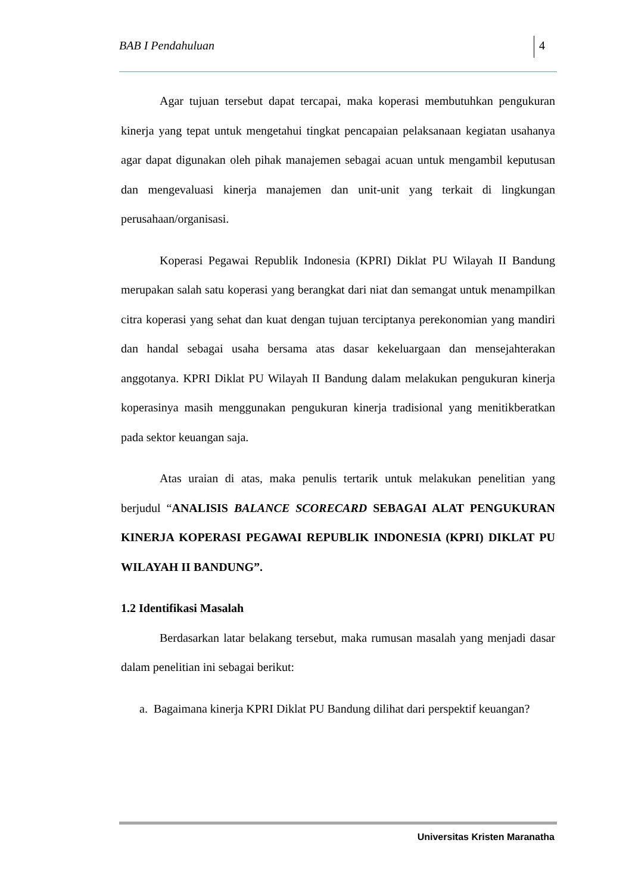BAB I Pendahuluan 4
Agar tujuan tersebut dapat tercapai, maka koperasi membutuhkan pengukuran kinerja yang tepat untuk mengetahui tingkat pencapaian pelaksanaan kegiatan usahanya agar dapat digunakan oleh pihak manajemen sebagai acuan untuk mengambil keputusan dan mengevaluasi kinerja manajemen dan unit-unit yang terkait di lingkungan perusahaan/organisasi.
Koperasi Pegawai Republik Indonesia (KPRI) Diklat PU Wilayah II Bandung merupakan salah satu koperasi yang berangkat dari niat dan semangat untuk menampilkan citra koperasi yang sehat dan kuat dengan tujuan terciptanya perekonomian yang mandiri dan handal sebagai usaha bersama atas dasar kekeluargaan dan mensejahterakan anggotanya. KPRI Diklat PU Wilayah II Bandung dalam melakukan pengukuran kinerja koperasinya masih menggunakan pengukuran kinerja tradisional yang menitikberatkan pada sektor keuangan saja.
Atas uraian di atas, maka penulis tertarik untuk melakukan penelitian yang berjudul “ANALISIS BALANCE SCORECARD SEBAGAI ALAT PENGUKURAN KINERJA KOPERASI PEGAWAI REPUBLIK INDONESIA (KPRI) DIKLAT PU WILAYAH II BANDUNG”.
1.2 Identifikasi Masalah
Berdasarkan latar belakang tersebut, maka rumusan masalah yang menjadi dasar dalam penelitian ini sebagai berikut:
a. Bagaimana kinerja KPRI Diklat PU Bandung dilihat dari perspektif keuangan?
Universitas Kristen Maranatha